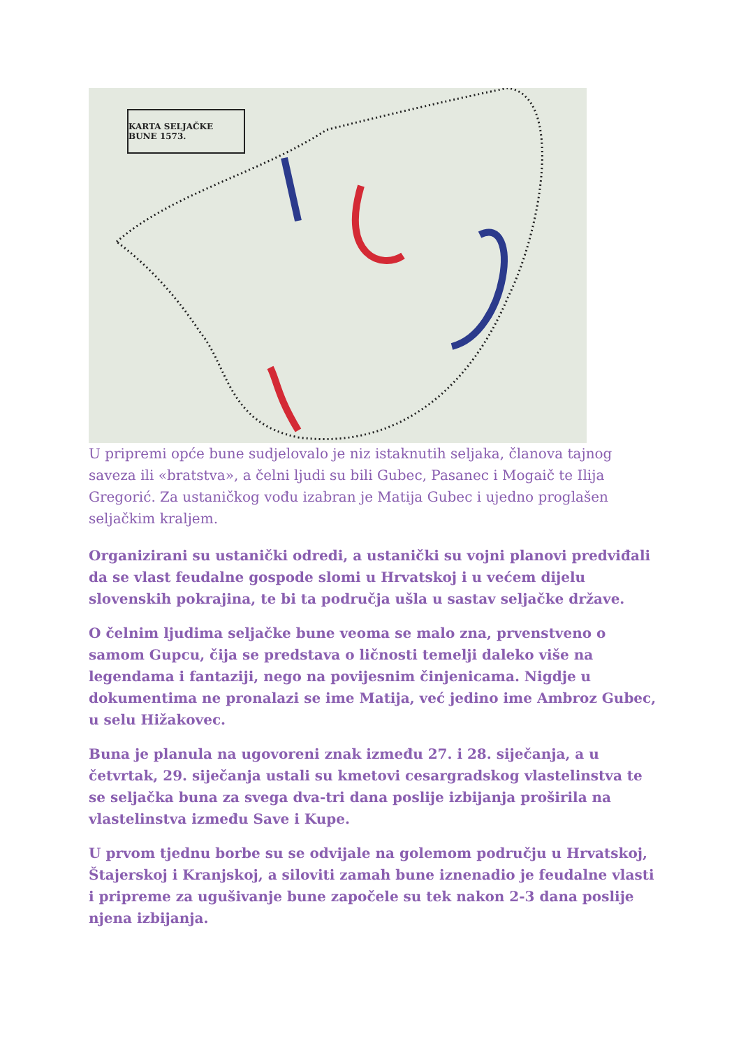KARTA SELJAČKE BUNE 1573.
U pripremi opće bune sudjelovalo je niz istaknutih seljaka, članova tajnog saveza ili «bratstva», a čelni ljudi su bili Gubec, Pasanec i Mogaič te Ilija Gregorić. Za ustaničkog vođu izabran je Matija Gubec i ujedno proglašen seljačkim kraljem.
Organizirani su ustanički odredi, a ustanički su vojni planovi predviđali da se vlast feudalne gospode slomi u Hrvatskoj i u većem dijelu slovenskih pokrajina, te bi ta područja ušla u sastav seljačke države.
O čelnim ljudima seljačke bune veoma se malo zna, prvenstveno o samom Gupcu, čija se predstava o ličnosti temelji daleko više na legendama i fantaziji, nego na povijesnim činjenicama. Nigdje u dokumentima ne pronalazi se ime Matija, već jedino ime Ambroz Gubec, u selu Hižakovec.
Buna je planula na ugovoreni znak između 27. i 28. siječanja, a u četvrtak, 29. siječanja ustali su kmetovi cesargradskog vlastelinstva te se seljačka buna za svega dva-tri dana poslije izbijanja proširila na vlastelinstva između Save i Kupe.
U prvom tjednu borbe su se odvijale na golemom području u Hrvatskoj, Štajerskoj i Kranjskoj, a siloviti zamah bune iznenadio je feudalne vlasti i pripreme za ugušivanje bune započele su tek nakon 2-3 dana poslije njena izbijanja.